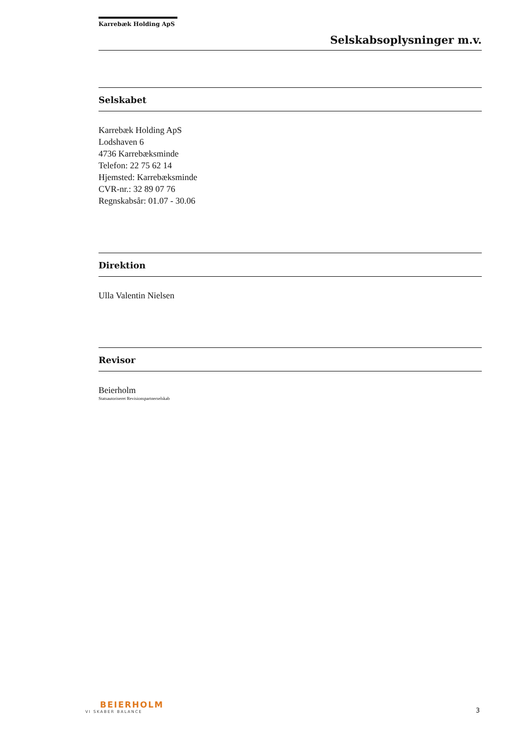Karrebæk Holding ApS
Selskabsoplysninger m.v.
Selskabet
Karrebæk Holding ApS
Lodshaven 6
4736 Karrebæksminde
Telefon: 22 75 62 14
Hjemsted: Karrebæksminde
CVR-nr.: 32 89 07 76
Regnskabsår: 01.07 - 30.06
Direktion
Ulla Valentin Nielsen
Revisor
Beierholm
Statsautoriseret Revisionspartnerselskab
BEIERHOLM
VI SKABER BALANCE
3